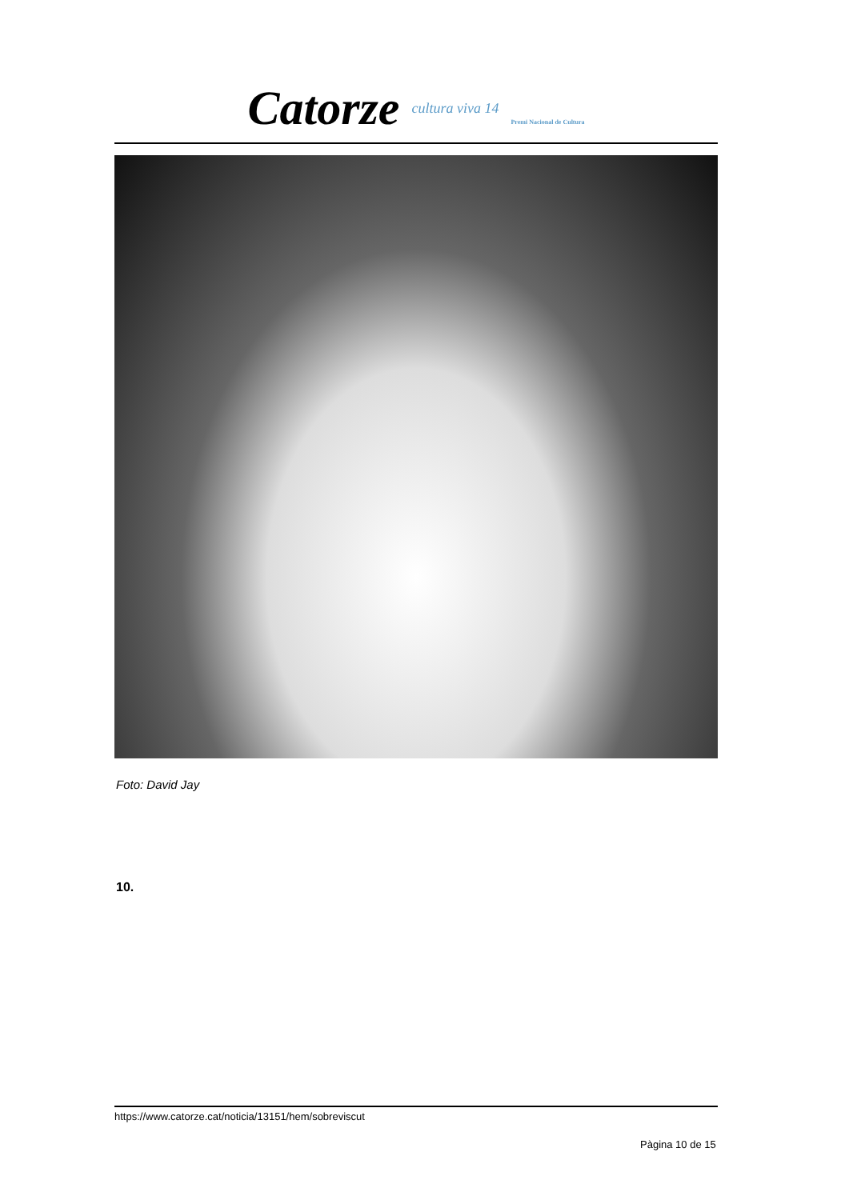Catorze cultura viva 14 Premi Nacional de Cultura
Foto: David Jay
10.
https://www.catorze.cat/noticia/13151/hem/sobreviscut
Pàgina 10 de 15